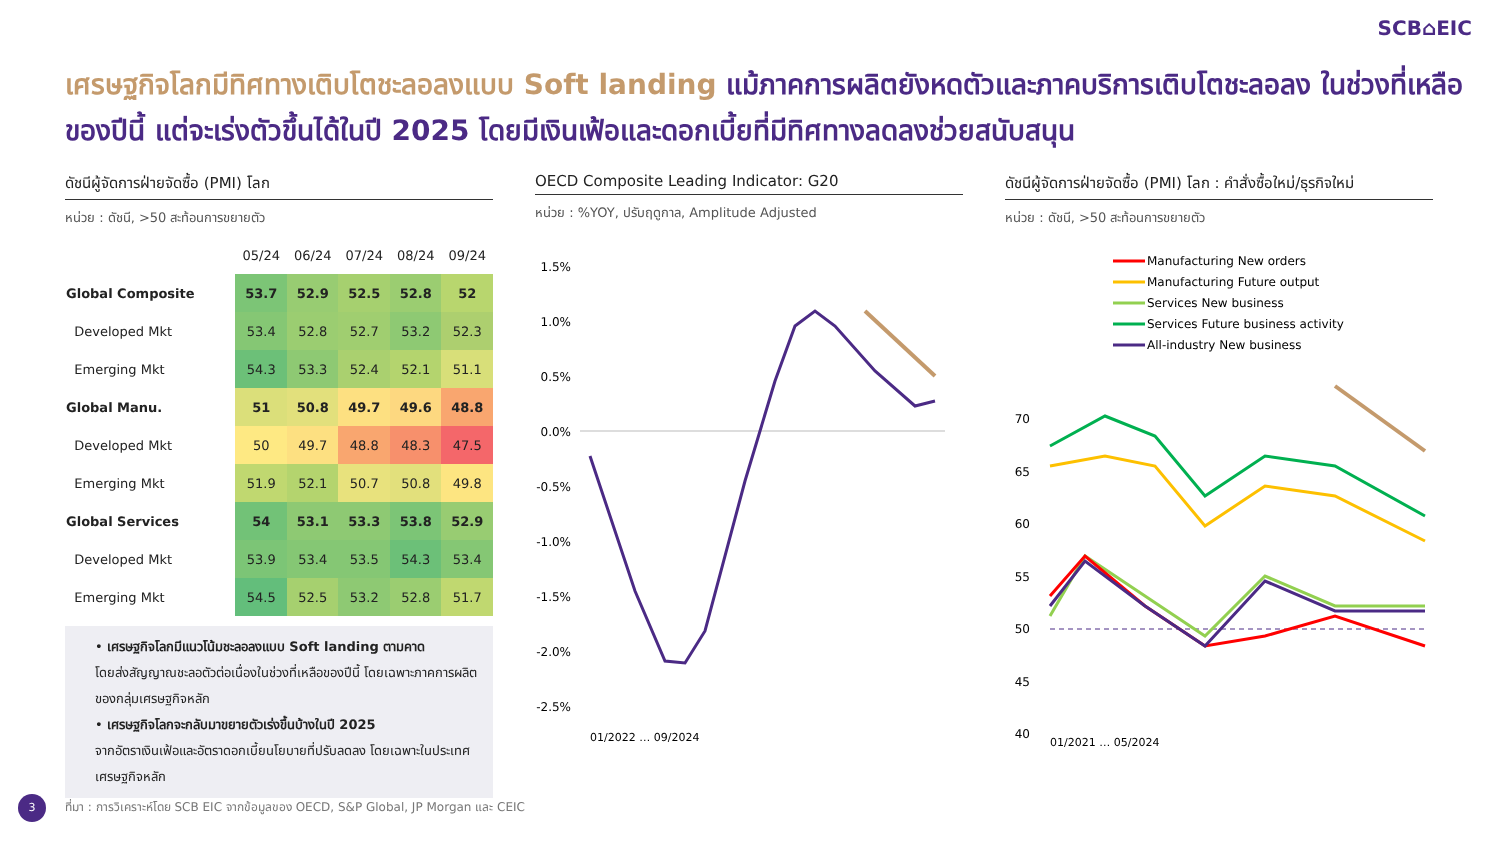SCB⌂EIC
เศรษฐกิจโลกมีทิศทางเติบโตชะลอลงแบบ Soft landing แม้ภาคการผลิตยังหดตัวและภาคบริการเติบโตชะลอลง ในช่วงที่เหลือของปีนี้ แต่จะเร่งตัวขึ้นได้ในปี 2025 โดยมีเงินเฟ้อและดอกเบี้ยที่มีทิศทางลดลงช่วยสนับสนุน
ดัชนีผู้จัดการฝ่ายจัดซื้อ (PMI) โลก
หน่วย : ดัชนี, >50 สะท้อนการขยายตัว
| | 05/24 | 06/24 | 07/24 | 08/24 | 09/24 |
| --- | --- | --- | --- | --- | --- |
| Global Composite | 53.7 | 52.9 | 52.5 | 52.8 | 52 |
| Developed Mkt | 53.4 | 52.8 | 52.7 | 53.2 | 52.3 |
| Emerging Mkt | 54.3 | 53.3 | 52.4 | 52.1 | 51.1 |
| Global Manu. | 51 | 50.8 | 49.7 | 49.6 | 48.8 |
| Developed Mkt | 50 | 49.7 | 48.8 | 48.3 | 47.5 |
| Emerging Mkt | 51.9 | 52.1 | 50.7 | 50.8 | 49.8 |
| Global Services | 54 | 53.1 | 53.3 | 53.8 | 52.9 |
| Developed Mkt | 53.9 | 53.4 | 53.5 | 54.3 | 53.4 |
| Emerging Mkt | 54.5 | 52.5 | 53.2 | 52.8 | 51.7 |
• เศรษฐกิจโลกมีแนวโน้มชะลอลงแบบ Soft landing ตามคาด
โดยส่งสัญญาณชะลอตัวต่อเนื่องในช่วงที่เหลือของปีนี้ โดยเฉพาะภาคการผลิตของกลุ่มเศรษฐกิจหลัก
• เศรษฐกิจโลกจะกลับมาขยายตัวเร่งขึ้นบ้างในปี 2025
จากอัตราเงินเฟ้อและอัตราดอกเบี้ยนโยบายที่ปรับลดลง โดยเฉพาะในประเทศเศรษฐกิจหลัก
OECD Composite Leading Indicator: G20
หน่วย : %YOY, ปรับฤดูกาล, Amplitude Adjusted
1.5%
1.0%
0.5%
0.0%
-0.5%
-1.0%
-1.5%
-2.0%
-2.5%
01/2022 … 09/2024
ดัชนีผู้จัดการฝ่ายจัดซื้อ (PMI) โลก : คำสั่งซื้อใหม่/ธุรกิจใหม่
หน่วย : ดัชนี, >50 สะท้อนการขยายตัว
Manufacturing New orders
Manufacturing Future output
Services New business
Services Future business activity
All-industry New business
70
65
60
55
50
45
40
01/2021 … 05/2024
3
ที่มา : การวิเคราะห์โดย SCB EIC จากข้อมูลของ OECD, S&P Global, JP Morgan และ CEIC